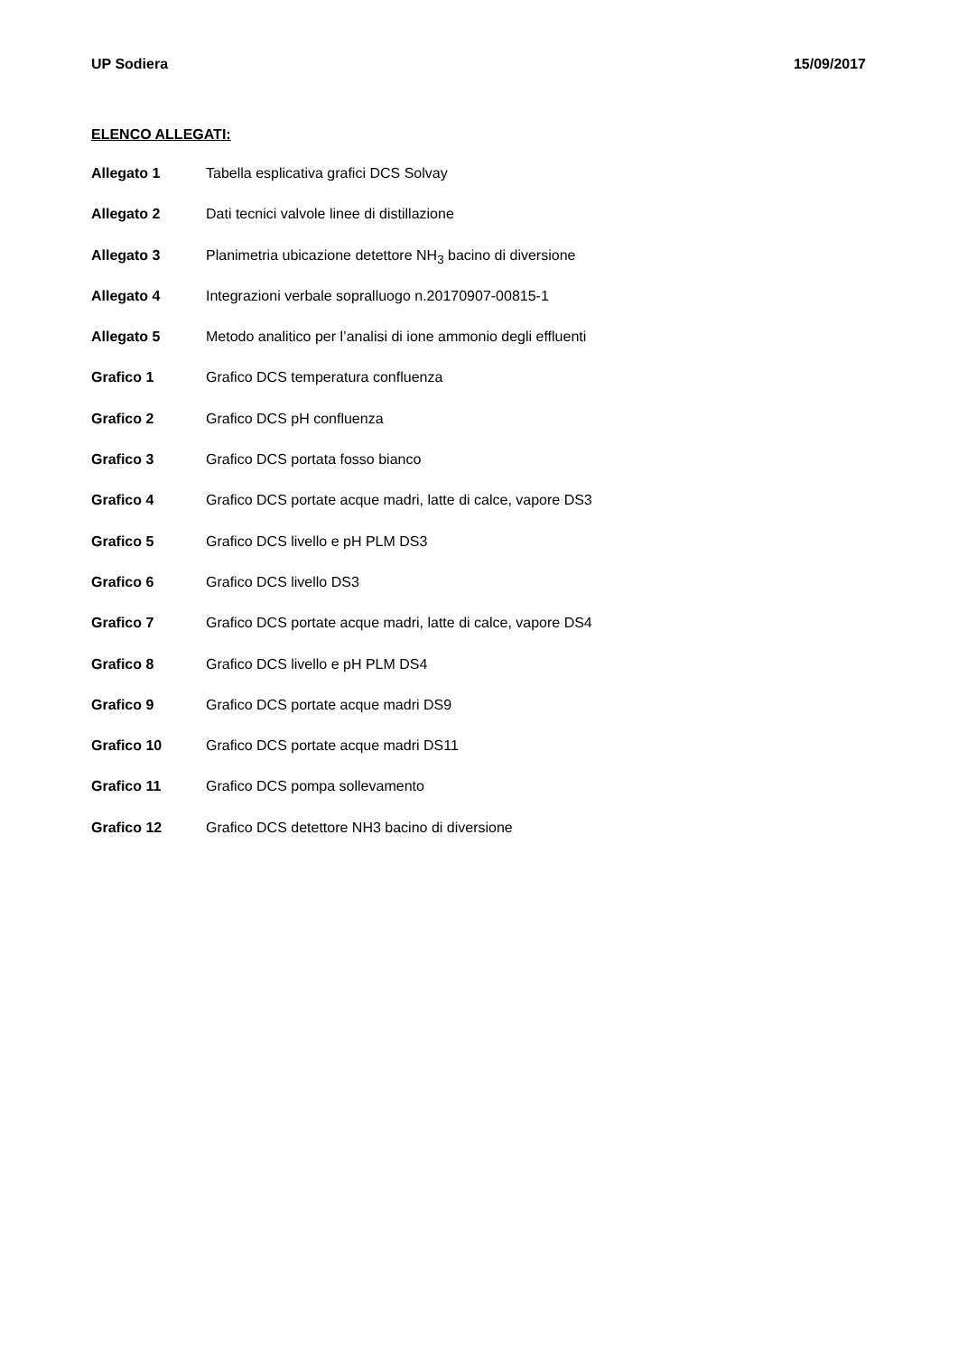UP Sodiera 15/09/2017
ELENCO ALLEGATI:
Allegato 1 Tabella esplicativa grafici DCS Solvay
Allegato 2 Dati tecnici valvole linee di distillazione
Allegato 3 Planimetria ubicazione detettore NH<sub>3</sub> bacino di diversione
Allegato 4 Integrazioni verbale sopralluogo n.20170907-00815-1
Allegato 5 Metodo analitico per l’analisi di ione ammonio degli effluenti
Grafico 1 Grafico DCS temperatura confluenza
Grafico 2 Grafico DCS pH confluenza
Grafico 3 Grafico DCS portata fosso bianco
Grafico 4 Grafico DCS portate acque madri, latte di calce, vapore DS3
Grafico 5 Grafico DCS livello e pH PLM DS3
Grafico 6 Grafico DCS livello DS3
Grafico 7 Grafico DCS portate acque madri, latte di calce, vapore DS4
Grafico 8 Grafico DCS livello e pH PLM DS4
Grafico 9 Grafico DCS portate acque madri DS9
Grafico 10 Grafico DCS portate acque madri DS11
Grafico 11 Grafico DCS pompa sollevamento
Grafico 12 Grafico DCS detettore NH3 bacino di diversione